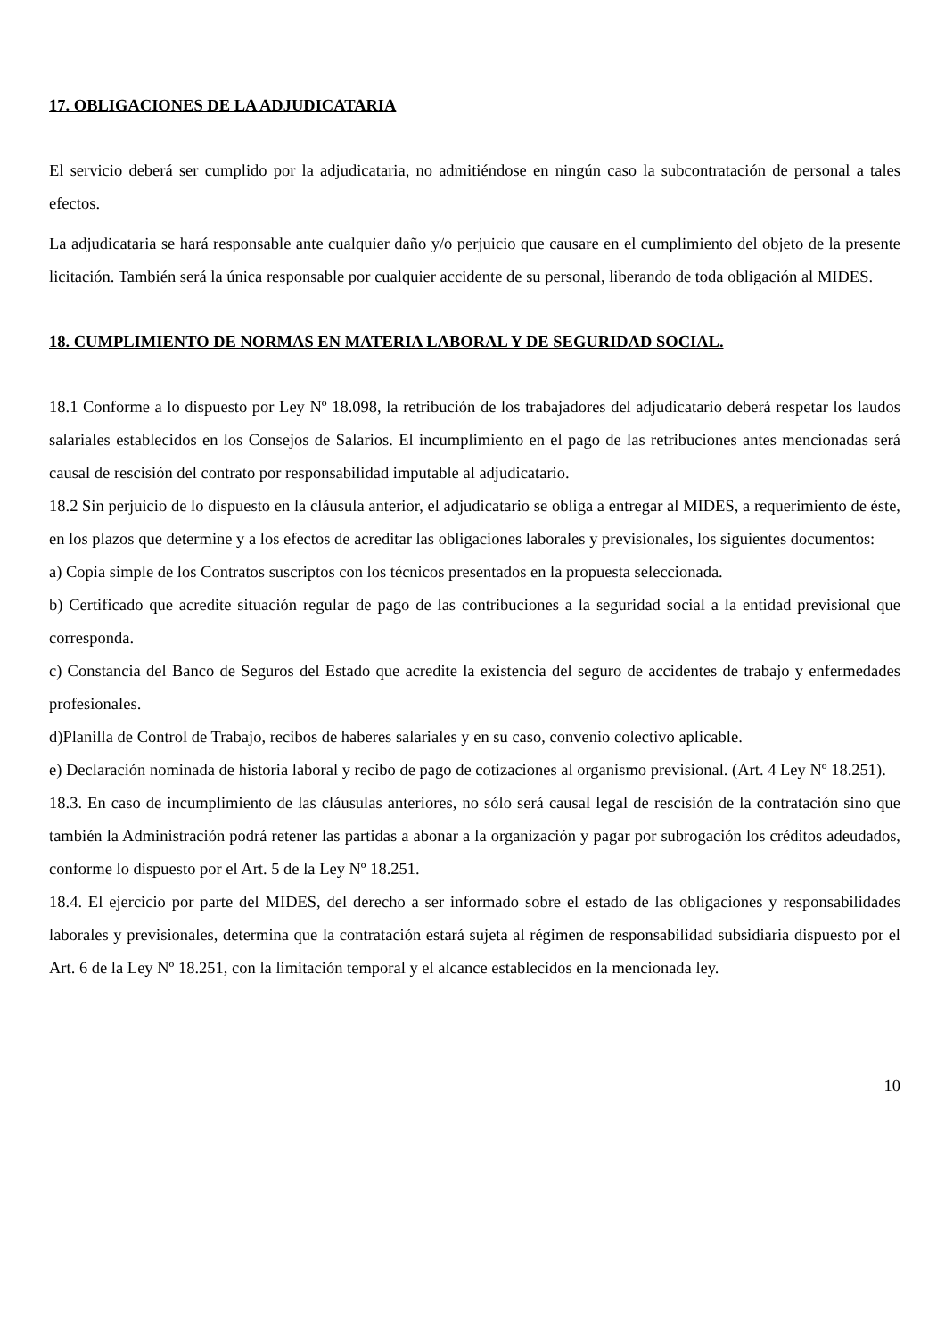17. OBLIGACIONES DE LA ADJUDICATARIA
El servicio deberá ser cumplido por la adjudicataria, no admitiéndose en ningún caso la subcontratación de personal a tales efectos.
La adjudicataria se hará responsable ante cualquier daño y/o perjuicio que causare en el cumplimiento del objeto de la presente licitación. También será la única responsable por cualquier accidente de su personal, liberando de toda obligación al MIDES.
18. CUMPLIMIENTO DE NORMAS EN MATERIA LABORAL Y DE SEGURIDAD SOCIAL.
18.1 Conforme a lo dispuesto por Ley Nº 18.098, la retribución de los trabajadores del adjudicatario deberá respetar los laudos salariales establecidos en los Consejos de Salarios. El incumplimiento en el pago de las retribuciones antes mencionadas será causal de rescisión del contrato por responsabilidad imputable al adjudicatario.
18.2 Sin perjuicio de lo dispuesto en la cláusula anterior, el adjudicatario se obliga a entregar al MIDES, a requerimiento de éste, en los plazos que determine y a los efectos de acreditar las obligaciones laborales y previsionales, los siguientes documentos:
a) Copia simple de los Contratos suscriptos con los técnicos presentados en la propuesta seleccionada.
b) Certificado que acredite situación regular de pago de las contribuciones a la seguridad social a la entidad previsional que corresponda.
c) Constancia del Banco de Seguros del Estado que acredite la existencia del seguro de accidentes de trabajo y enfermedades profesionales.
d)Planilla de Control de Trabajo, recibos de haberes salariales y en su caso, convenio colectivo aplicable.
e) Declaración nominada de historia laboral y recibo de pago de cotizaciones al organismo previsional. (Art. 4 Ley Nº 18.251).
18.3. En caso de incumplimiento de las cláusulas anteriores, no sólo será causal legal de rescisión de la contratación sino que también la Administración podrá retener las partidas a abonar a la organización y pagar por subrogación los créditos adeudados, conforme lo dispuesto por el Art. 5 de la Ley Nº 18.251.
18.4. El ejercicio por parte del MIDES, del derecho a ser informado sobre el estado de las obligaciones y responsabilidades laborales y previsionales, determina que la contratación estará sujeta al régimen de responsabilidad subsidiaria dispuesto por el Art. 6 de la Ley Nº 18.251, con la limitación temporal y el alcance establecidos en la mencionada ley.
10